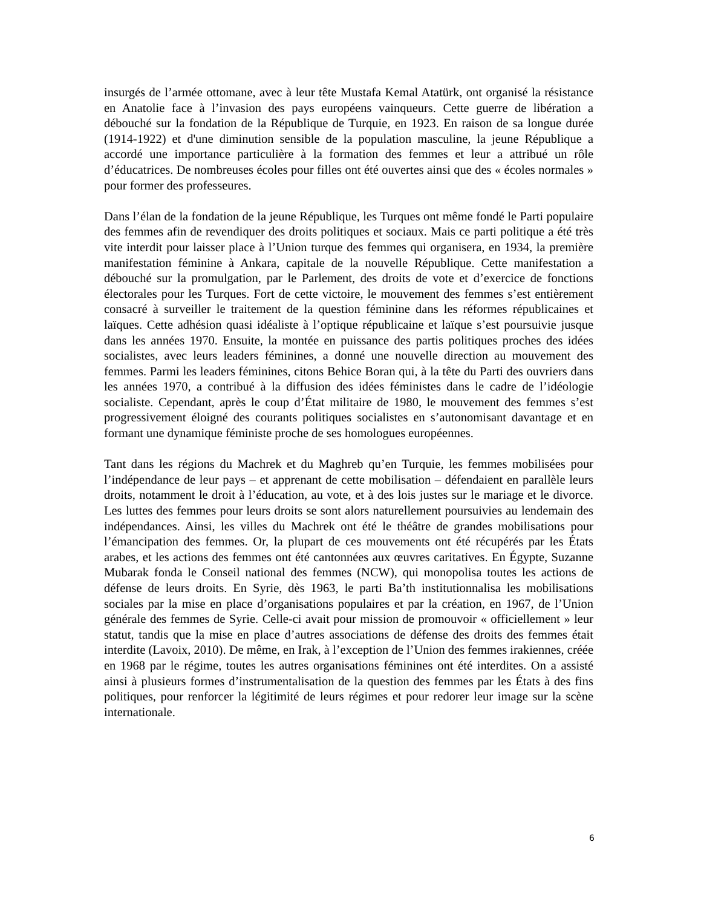insurgés de l’armée ottomane, avec à leur tête Mustafa Kemal Atatürk, ont organisé la résistance en Anatolie face à l’invasion des pays européens vainqueurs. Cette guerre de libération a débouché sur la fondation de la République de Turquie, en 1923. En raison de sa longue durée (1914-1922) et d'une diminution sensible de la population masculine, la jeune République a accordé une importance particulière à la formation des femmes et leur a attribué un rôle d’éducatrices. De nombreuses écoles pour filles ont été ouvertes ainsi que des « écoles normales » pour former des professeures.
Dans l’élan de la fondation de la jeune République, les Turques ont même fondé le Parti populaire des femmes afin de revendiquer des droits politiques et sociaux. Mais ce parti politique a été très vite interdit pour laisser place à l’Union turque des femmes qui organisera, en 1934, la première manifestation féminine à Ankara, capitale de la nouvelle République. Cette manifestation a débouché sur la promulgation, par le Parlement, des droits de vote et d’exercice de fonctions électorales pour les Turques. Fort de cette victoire, le mouvement des femmes s’est entièrement consacré à surveiller le traitement de la question féminine dans les réformes républicaines et laïques. Cette adhésion quasi idéaliste à l’optique républicaine et laïque s’est poursuivie jusque dans les années 1970. Ensuite, la montée en puissance des partis politiques proches des idées socialistes, avec leurs leaders féminines, a donné une nouvelle direction au mouvement des femmes. Parmi les leaders féminines, citons Behice Boran qui, à la tête du Parti des ouvriers dans les années 1970, a contribué à la diffusion des idées féministes dans le cadre de l’idéologie socialiste. Cependant, après le coup d’État militaire de 1980, le mouvement des femmes s’est progressivement éloigné des courants politiques socialistes en s’autonomisant davantage et en formant une dynamique féministe proche de ses homologues européennes.
Tant dans les régions du Machrek et du Maghreb qu’en Turquie, les femmes mobilisées pour l’indépendance de leur pays – et apprenant de cette mobilisation – défendaient en parallèle leurs droits, notamment le droit à l’éducation, au vote, et à des lois justes sur le mariage et le divorce. Les luttes des femmes pour leurs droits se sont alors naturellement poursuivies au lendemain des indépendances. Ainsi, les villes du Machrek ont été le théâtre de grandes mobilisations pour l’émancipation des femmes. Or, la plupart de ces mouvements ont été récupérés par les États arabes, et les actions des femmes ont été cantonnées aux œuvres caritatives. En Égypte, Suzanne Mubarak fonda le Conseil national des femmes (NCW), qui monopolisa toutes les actions de défense de leurs droits. En Syrie, dès 1963, le parti Ba’th institutionnalisa les mobilisations sociales par la mise en place d’organisations populaires et par la création, en 1967, de l’Union générale des femmes de Syrie. Celle-ci avait pour mission de promouvoir « officiellement » leur statut, tandis que la mise en place d’autres associations de défense des droits des femmes était interdite (Lavoix, 2010). De même, en Irak, à l’exception de l’Union des femmes irakiennes, créée en 1968 par le régime, toutes les autres organisations féminines ont été interdites. On a assisté ainsi à plusieurs formes d’instrumentalisation de la question des femmes par les États à des fins politiques, pour renforcer la légitimité de leurs régimes et pour redorer leur image sur la scène internationale.
6